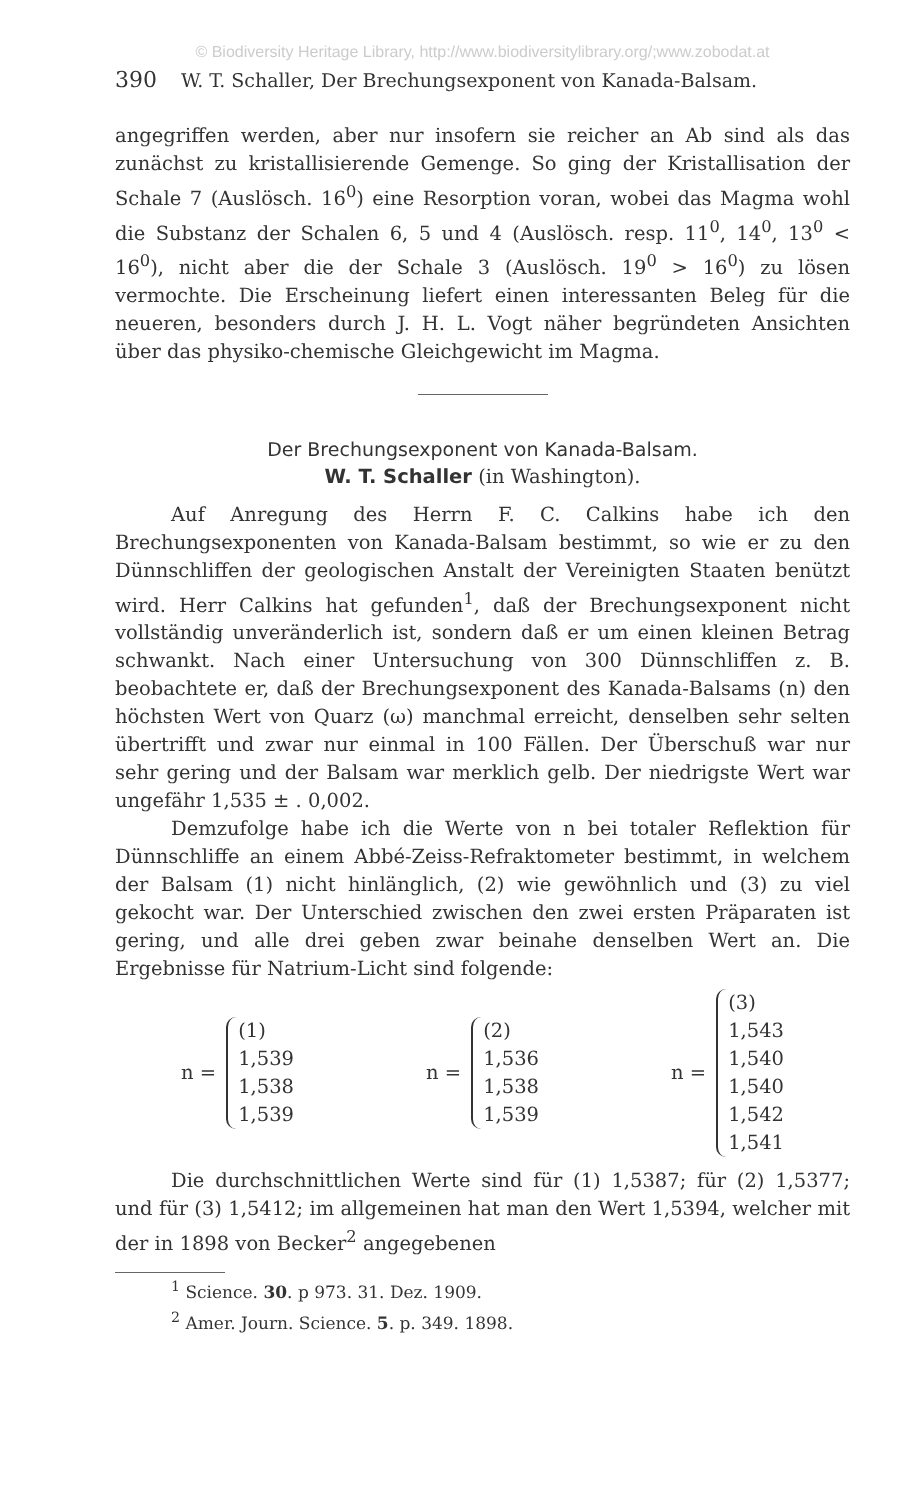© Biodiversity Heritage Library, http://www.biodiversitylibrary.org/;www.zobodat.at
390 W. T. Schaller, Der Brechungsexponent von Kanada-Balsam.
angegriffen werden, aber nur insofern sie reicher an Ab sind als das zunächst zu kristallisierende Gemenge. So ging der Kristallisation der Schale 7 (Auslösch. 16<sup>0</sup>) eine Resorption voran, wobei das Magma wohl die Substanz der Schalen 6, 5 und 4 (Auslösch. resp. 11<sup>0</sup>, 14<sup>0</sup>, 13<sup>0</sup> < 16<sup>0</sup>), nicht aber die der Schale 3 (Auslösch. 19<sup>0</sup> > 16<sup>0</sup>) zu lösen vermochte. Die Erscheinung liefert einen interessanten Beleg für die neueren, besonders durch J. H. L. Vogt näher begründeten Ansichten über das physiko-chemische Gleichgewicht im Magma.
Der Brechungsexponent von Kanada-Balsam.
W. T. Schaller (in Washington).
Auf Anregung des Herrn F. C. Calkins habe ich den Brechungsexponenten von Kanada-Balsam bestimmt, so wie er zu den Dünnschliffen der geologischen Anstalt der Vereinigten Staaten benützt wird. Herr Calkins hat gefunden<sup>1</sup>, daß der Brechungsexponent nicht vollständig unveränderlich ist, sondern daß er um einen kleinen Betrag schwankt. Nach einer Untersuchung von 300 Dünnschliffen z. B. beobachtete er, daß der Brechungsexponent des Kanada-Balsams (n) den höchsten Wert von Quarz (ω) manchmal erreicht, denselben sehr selten übertrifft und zwar nur einmal in 100 Fällen. Der Überschuß war nur sehr gering und der Balsam war merklich gelb. Der niedrigste Wert war ungefähr 1,535 ± . 0,002.
Demzufolge habe ich die Werte von n bei totaler Reflektion für Dünnschliffe an einem Abbé-Zeiss-Refraktometer bestimmt, in welchem der Balsam (1) nicht hinlänglich, (2) wie gewöhnlich und (3) zu viel gekocht war. Der Unterschied zwischen den zwei ersten Präparaten ist gering, und alle drei geben zwar beinahe denselben Wert an. Die Ergebnisse für Natrium-Licht sind folgende:
n = (1)
1,539
1,538
1,539
n = (2)
1,536
1,538
1,539
n = (3)
1,543
1,540
1,540
1,542
1,541
Die durchschnittlichen Werte sind für (1) 1,5387; für (2) 1,5377; und für (3) 1,5412; im allgemeinen hat man den Wert 1,5394, welcher mit der in 1898 von Becker<sup>2</sup> angegebenen
<sup>1</sup> Science. 30. p 973. 31. Dez. 1909.
<sup>2</sup> Amer. Journ. Science. 5. p. 349. 1898.